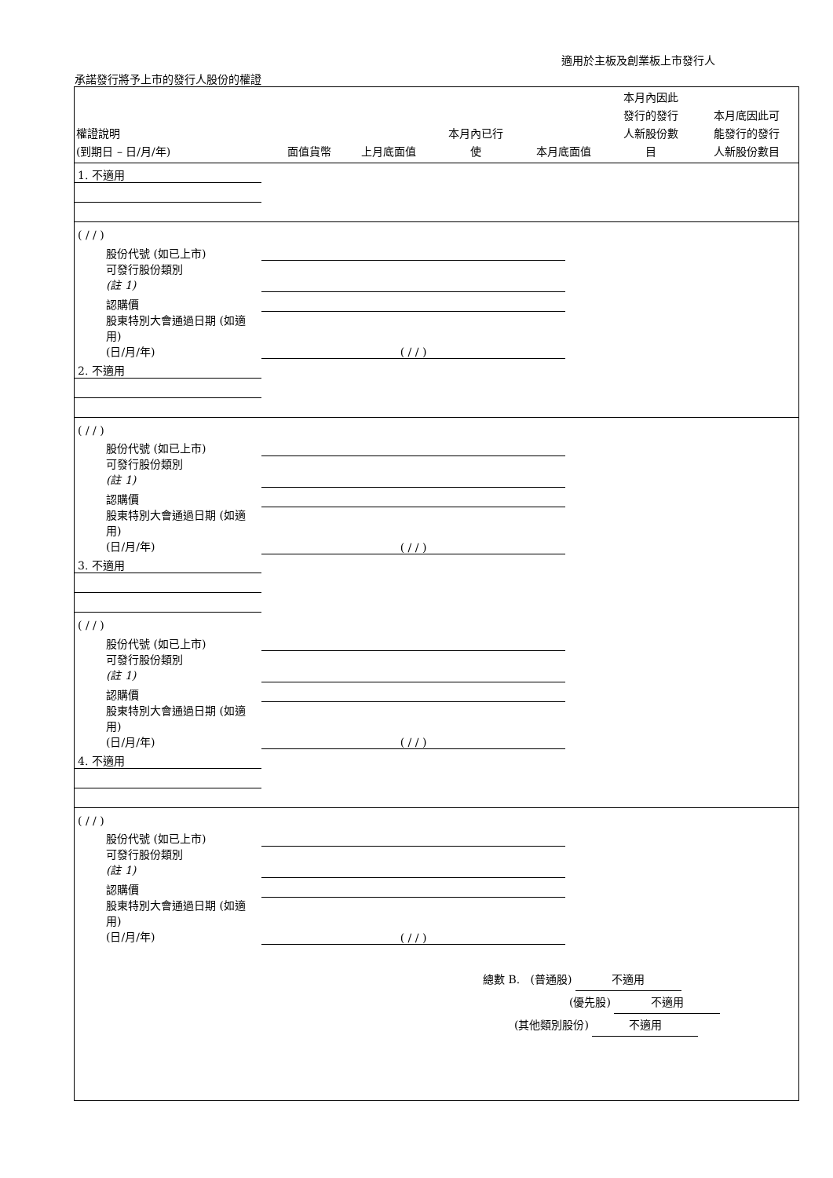適用於主板及創業板上市發行人
承諾發行將予上市的發行人股份的權證
| 權證說明 (到期日 – 日/月/年) | 面值貨幣 | 上月底面值 | 本月內已行 使 | 本月底面值 | 本月內因此 發行的發行 人新股份數 目 | 本月底因此可 能發行的發行 人新股份數目 |
| --- | --- | --- | --- | --- | --- | --- |
| 1. 不適用 | | | | | | |
| ( / / ) | | | | | | |
| 股份代號 (如已上市) | | | | | | |
| 可發行股份類別 (註 1) | | | | | | |
| 認購價 | | | | | | |
| 股東特別大會通過日期 (如適用) (日/月/年) | ( / / ) | | | | | |
| 2. 不適用 | | | | | | |
| ( / / ) | | | | | | |
| 股份代號 (如已上市) | | | | | | |
| 可發行股份類別 (註 1) | | | | | | |
| 認購價 | | | | | | |
| 股東特別大會通過日期 (如適用) (日/月/年) | ( / / ) | | | | | |
| 3. 不適用 | | | | | | |
| ( / / ) | | | | | | |
| 股份代號 (如已上市) | | | | | | |
| 可發行股份類別 (註 1) | | | | | | |
| 認購價 | | | | | | |
| 股東特別大會通過日期 (如適用) (日/月/年) | ( / / ) | | | | | |
| 4. 不適用 | | | | | | |
| ( / / ) | | | | | | |
| 股份代號 (如已上市) | | | | | | |
| 可發行股份類別 (註 1) | | | | | | |
| 認購價 | | | | | | |
| 股東特別大會通過日期 (如適用) (日/月/年) | ( / / ) | | | | | |
總數 B. (普通股) 不適用
(優先股) 不適用
(其他類別股份) 不適用